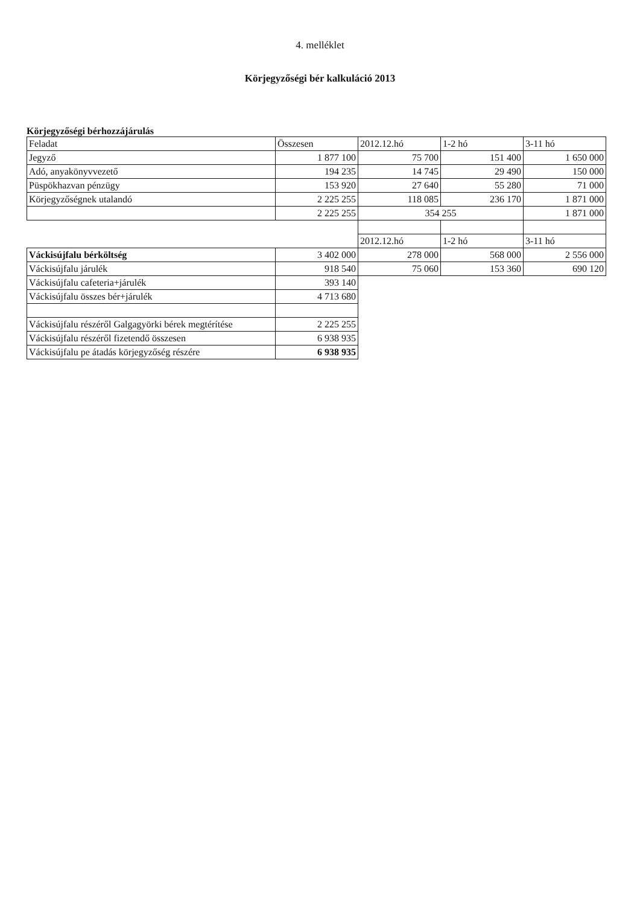4. melléklet
Körjegyzőségi bér kalkuláció 2013
Körjegyzőségi bérhozzájárulás
| Feladat | Összesen | 2012.12.hó | 1-2 hó | 3-11 hó |
| Jegyző | 1 877 100 | 75 700 | 151 400 | 1 650 000 |
| Adó, anyakönyvvezető | 194 235 | 14 745 | 29 490 | 150 000 |
| Püspökhazvan pénzügy | 153 920 | 27 640 | 55 280 | 71 000 |
| Körjegyzőségnek utalandó | 2 225 255 | 118 085 | 236 170 | 1 871 000 |
| | 2 225 255 | 354 255 | | 1 871 000 |
| | | 2012.12.hó | 1-2 hó | 3-11 hó |
| Váckisújfalu bérköltség | 3 402 000 | 278 000 | 568 000 | 2 556 000 |
| Váckisújfalu járulék | 918 540 | 75 060 | 153 360 | 690 120 |
| Váckisújfalu cafeteria+járulék | 393 140 | | | |
| Váckisújfalu összes bér+járulék | 4 713 680 | | | |
| Váckisújfalu részéről Galgagyörki bérek megtérítése | 2 225 255 | | | |
| Váckisújfalu részéről fizetendő összesen | 6 938 935 | | | |
| Váckisújfalu pe átadás körjegyzőség részére | 6 938 935 | | | |